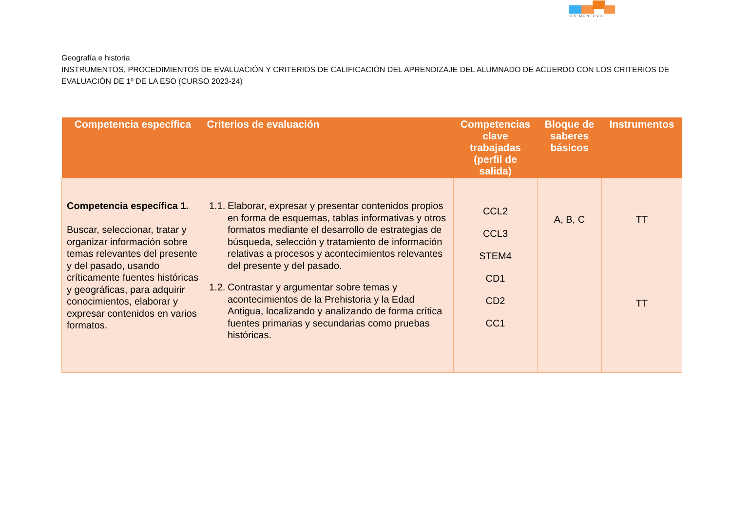IES MONTEVIL
Geografía e historia
INSTRUMENTOS, PROCEDIMIENTOS DE EVALUACIÓN Y CRITERIOS DE CALIFICACIÓN DEL APRENDIZAJE DEL ALUMNADO DE ACUERDO CON LOS CRITERIOS DE EVALUACIÓN DE 1º DE LA ESO (CURSO 2023-24)
| Competencia específica | Criterios de evaluación | Competencias clave trabajadas (perfil de salida) | Bloque de saberes básicos | Instrumentos |
| --- | --- | --- | --- | --- |
| Competencia específica 1. Buscar, seleccionar, tratar y organizar información sobre temas relevantes del presente y del pasado, usando críticamente fuentes históricas y geográficas, para adquirir conocimientos, elaborar y expresar contenidos en varios formatos. | 1.1. Elaborar, expresar y presentar contenidos propios en forma de esquemas, tablas informativas y otros formatos mediante el desarrollo de estrategias de búsqueda, selección y tratamiento de información relativas a procesos y acontecimientos relevantes del presente y del pasado. 1.2. Contrastar y argumentar sobre temas y acontecimientos de la Prehistoria y la Edad Antigua, localizando y analizando de forma crítica fuentes primarias y secundarias como pruebas históricas. | CCL2 CCL3 STEM4 CD1 CD2 CC1 | A, B, C | TT TT |